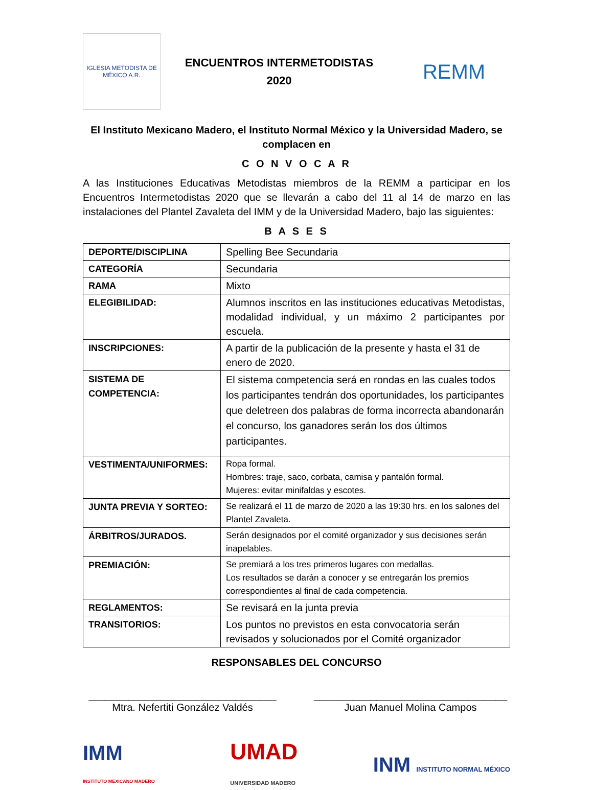IGLESIA METODISTA DE MÉXICO A.R.
ENCUENTROS INTERMETODISTAS
2020
REMM
El Instituto Mexicano Madero, el Instituto Normal México y la Universidad Madero, se complacen en
C O N V O C A R
A las Instituciones Educativas Metodistas miembros de la REMM a participar en los Encuentros Intermetodistas 2020 que se llevarán a cabo del 11 al 14 de marzo en las instalaciones del Plantel Zavaleta del IMM y de la Universidad Madero, bajo las siguientes:
B A S E S
| DEPORTE/DISCIPLINA | Spelling Bee Secundaria |
| CATEGORÍA | Secundaria |
| RAMA | Mixto |
| ELEGIBILIDAD: | Alumnos inscritos en las instituciones educativas Metodistas, modalidad individual, y un máximo 2 participantes por escuela. |
| INSCRIPCIONES: | A partir de la publicación de la presente y hasta el 31 de enero de 2020. |
| SISTEMA DE COMPETENCIA: | El sistema competencia será en rondas en las cuales todos los participantes tendrán dos oportunidades, los participantes que deletreen dos palabras de forma incorrecta abandonarán el concurso, los ganadores serán los dos últimos participantes. |
| VESTIMENTA/UNIFORMES: | Ropa formal. Hombres: traje, saco, corbata, camisa y pantalón formal. Mujeres: evitar minifaldas y escotes. |
| JUNTA PREVIA Y SORTEO: | Se realizará el 11 de marzo de 2020 a las 19:30 hrs. en los salones del Plantel Zavaleta. |
| ÁRBITROS/JURADOS. | Serán designados por el comité organizador y sus decisiones serán inapelables. |
| PREMIACIÓN: | Se premiará a los tres primeros lugares con medallas. Los resultados se darán a conocer y se entregarán los premios correspondientes al final de cada competencia. |
| REGLAMENTOS: | Se revisará en la junta previa |
| TRANSITORIOS: | Los puntos no previstos en esta convocatoria serán revisados y solucionados por el Comité organizador |
RESPONSABLES DEL CONCURSO
_________________________________
Mtra. Nefertiti González Valdés
__________________________________
Juan Manuel Molina Campos
IMM
INSTITUTO MEXICANO MADERO
UMAD
UNIVERSIDAD MADERO
INM INSTITUTO NORMAL MÉXICO